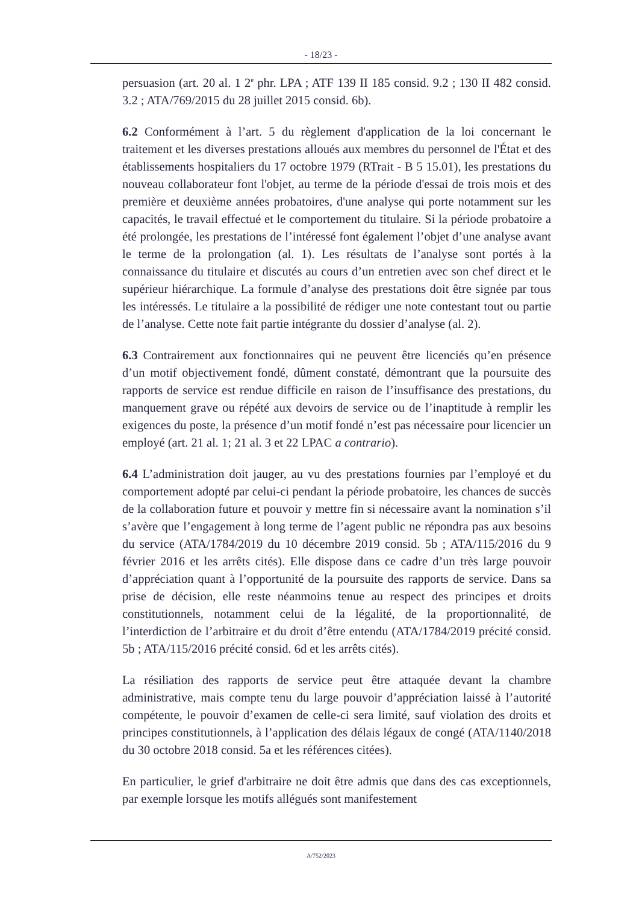- 18/23 -
persuasion (art. 20 al. 1 2<sup>e</sup> phr. LPA ; ATF 139 II 185 consid. 9.2 ; 130 II 482 consid. 3.2 ; ATA/769/2015 du 28 juillet 2015 consid. 6b).
6.2 Conformément à l’art. 5 du règlement d'application de la loi concernant le traitement et les diverses prestations alloués aux membres du personnel de l'État et des établissements hospitaliers du 17 octobre 1979 (RTrait - B 5 15.01), les prestations du nouveau collaborateur font l'objet, au terme de la période d'essai de trois mois et des première et deuxième années probatoires, d'une analyse qui porte notamment sur les capacités, le travail effectué et le comportement du titulaire. Si la période probatoire a été prolongée, les prestations de l’intéressé font également l’objet d’une analyse avant le terme de la prolongation (al. 1). Les résultats de l’analyse sont portés à la connaissance du titulaire et discutés au cours d’un entretien avec son chef direct et le supérieur hiérarchique. La formule d’analyse des prestations doit être signée par tous les intéressés. Le titulaire a la possibilité de rédiger une note contestant tout ou partie de l’analyse. Cette note fait partie intégrante du dossier d’analyse (al. 2).
6.3 Contrairement aux fonctionnaires qui ne peuvent être licenciés qu’en présence d’un motif objectivement fondé, dûment constaté, démontrant que la poursuite des rapports de service est rendue difficile en raison de l’insuffisance des prestations, du manquement grave ou répété aux devoirs de service ou de l’inaptitude à remplir les exigences du poste, la présence d’un motif fondé n’est pas nécessaire pour licencier un employé (art. 21 al. 1; 21 al. 3 et 22 LPAC a contrario).
6.4 L’administration doit jauger, au vu des prestations fournies par l’employé et du comportement adopté par celui-ci pendant la période probatoire, les chances de succès de la collaboration future et pouvoir y mettre fin si nécessaire avant la nomination s’il s’avère que l’engagement à long terme de l’agent public ne répondra pas aux besoins du service (ATA/1784/2019 du 10 décembre 2019 consid. 5b ; ATA/115/2016 du 9 février 2016 et les arrêts cités). Elle dispose dans ce cadre d’un très large pouvoir d’appréciation quant à l’opportunité de la poursuite des rapports de service. Dans sa prise de décision, elle reste néanmoins tenue au respect des principes et droits constitutionnels, notamment celui de la légalité, de la proportionnalité, de l’interdiction de l’arbitraire et du droit d’être entendu (ATA/1784/2019 précité consid. 5b ; ATA/115/2016 précité consid. 6d et les arrêts cités).
La résiliation des rapports de service peut être attaquée devant la chambre administrative, mais compte tenu du large pouvoir d’appréciation laissé à l’autorité compétente, le pouvoir d’examen de celle-ci sera limité, sauf violation des droits et principes constitutionnels, à l’application des délais légaux de congé (ATA/1140/2018 du 30 octobre 2018 consid. 5a et les références citées).
En particulier, le grief d'arbitraire ne doit être admis que dans des cas exceptionnels, par exemple lorsque les motifs allégués sont manifestement
A/752/2023